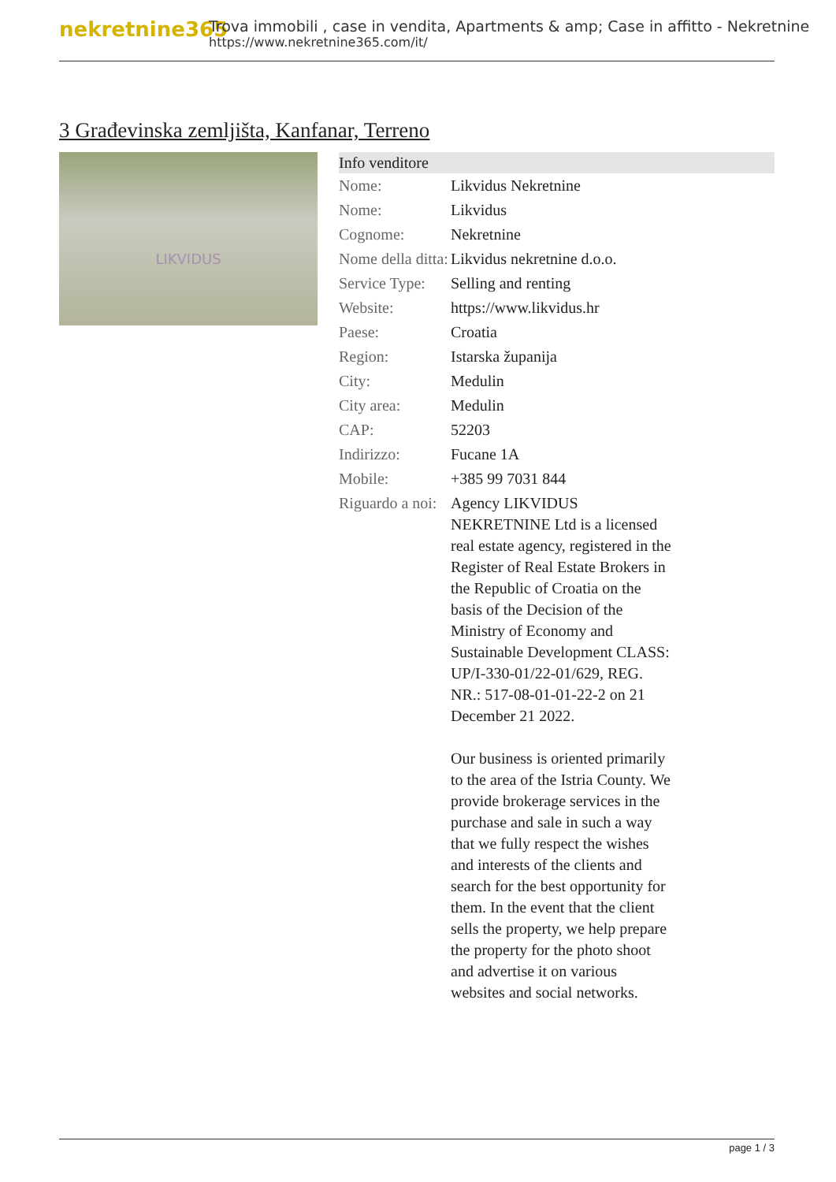nekretnine365
Trova immobili , case in vendita, Apartments & amp; Case in affitto - Nekretnine
https://www.nekretnine365.com/it/
3 Građevinska zemljišta, Kanfanar, Terreno
LIKVIDUS
| Info venditore | | |
| --- | --- | --- |
| Nome: | Likvidus Nekretnine | |
| Nome: | Likvidus | |
| Cognome: | Nekretnine | |
| Nome della ditta: | Likvidus nekretnine d.o.o. | |
| Service Type: | Selling and renting | |
| Website: | https://www.likvidus.hr | |
| Paese: | Croatia | |
| Region: | Istarska županija | |
| City: | Medulin | |
| City area: | Medulin | |
| CAP: | 52203 | |
| Indirizzo: | Fucane 1A | |
| Mobile: | +385 99 7031 844 | |
| Riguardo a noi: | Agency LIKVIDUS NEKRETNINE Ltd is a licensed real estate agency, registered in the Register of Real Estate Brokers in the Republic of Croatia on the basis of the Decision of the Ministry of Economy and Sustainable Development CLASS: UP/I-330-01/22-01/629, REG. NR.: 517-08-01-01-22-2 on 21 December 21 2022. Our business is oriented primarily to the area of the Istria County. We provide brokerage services in the purchase and sale in such a way that we fully respect the wishes and interests of the clients and search for the best opportunity for them. In the event that the client sells the property, we help prepare the property for the photo shoot and advertise it on various websites and social networks. | |
page 1 / 3